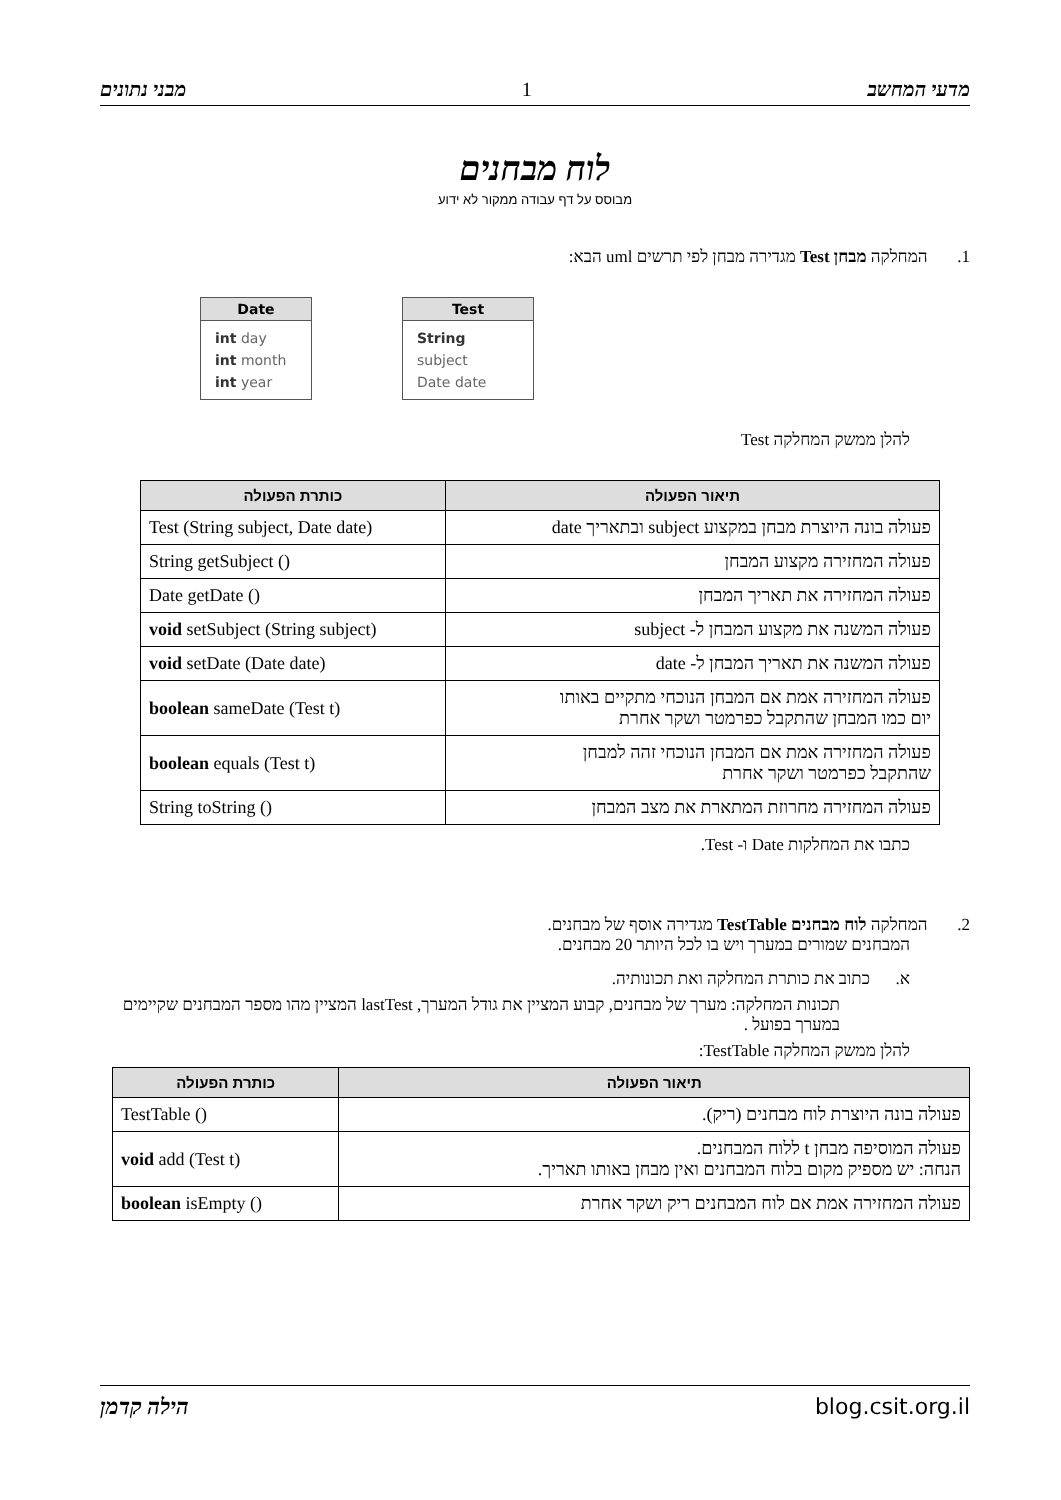מדעי המחשב 1 מבני נתונים
לוח מבחנים
מבוסס על דף עבודה ממקור לא ידוע
1. המחלקה מבחן Test מגדירה מבחן לפי תרשים uml הבא:
Date
int day
int month
int year
Test
String subject
Date date
להלן ממשק המחלקה Test
| תיאור הפעולה | כותרת הפעולה |
| --- | --- |
| פעולה בונה היוצרת מבחן במקצוע subject ובתאריך date | Test (String subject, Date date) |
| פעולה המחזירה מקצוע המבחן | String getSubject () |
| פעולה המחזירה את תאריך המבחן | Date getDate () |
| פעולה המשנה את מקצוע המבחן ל- subject | void setSubject (String subject) |
| פעולה המשנה את תאריך המבחן ל- date | void setDate (Date date) |
| פעולה המחזירה אמת אם המבחן הנוכחי מתקיים באותו יום כמו המבחן שהתקבל כפרמטר ושקר אחרת | boolean sameDate (Test t) |
| פעולה המחזירה אמת אם המבחן הנוכחי זהה למבחן שהתקבל כפרמטר ושקר אחרת | boolean equals (Test t) |
| פעולה המחזירה מחרוזת המתארת את מצב המבחן | String toString () |
כתבו את המחלקות Date ו- Test.
2. המחלקה לוח מבחנים TestTable מגדירה אוסף של מבחנים.
המבחנים שמורים במערך ויש בו לכל היותר 20 מבחנים.
א. כתוב את כותרת המחלקה ואת תכונותיה.
תכונות המחלקה: מערך של מבחנים, קבוע המציין את גודל המערך, lastTest המציין מהו מספר המבחנים שקיימים במערך בפועל .
להלן ממשק המחלקה TestTable:
| תיאור הפעולה | כותרת הפעולה |
| --- | --- |
| פעולה בונה היוצרת לוח מבחנים (ריק). | TestTable () |
| פעולה המוסיפה מבחן t ללוח המבחנים. הנחה: יש מספיק מקום בלוח המבחנים ואין מבחן באותו תאריך. | void add (Test t) |
| פעולה המחזירה אמת אם לוח המבחנים ריק ושקר אחרת | boolean isEmpty () |
blog.csit.org.il הילה קדמן